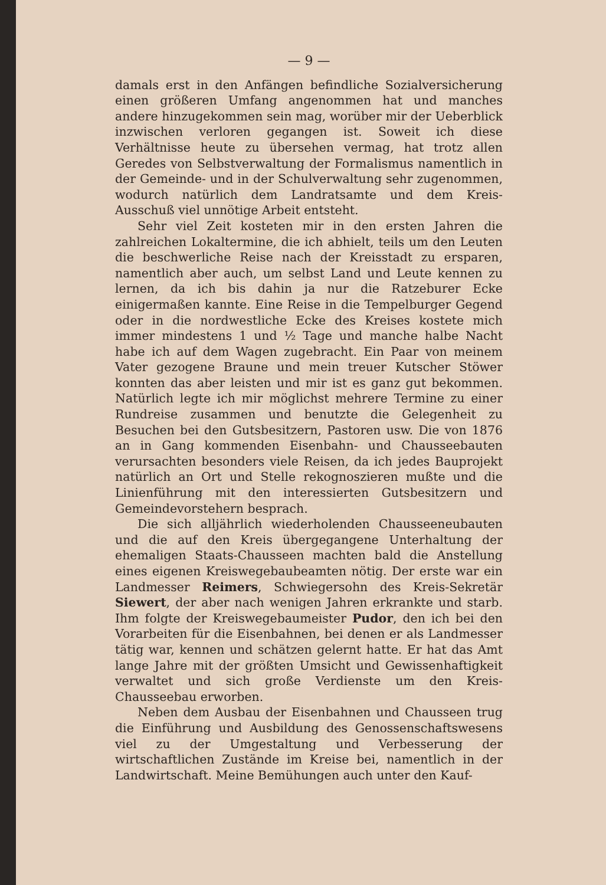— 9 —
damals erst in den Anfängen befindliche Sozialversicherung einen größeren Umfang angenommen hat und manches andere hinzugekommen sein mag, worüber mir der Ueberblick inzwischen verloren gegangen ist. Soweit ich diese Verhältnisse heute zu übersehen vermag, hat trotz allen Geredes von Selbstverwaltung der Formalismus namentlich in der Gemeinde- und in der Schulverwaltung sehr zugenommen, wodurch natürlich dem Landratsamte und dem Kreis-Ausschuß viel unnötige Arbeit entsteht.
Sehr viel Zeit kosteten mir in den ersten Jahren die zahlreichen Lokaltermine, die ich abhielt, teils um den Leuten die beschwerliche Reise nach der Kreisstadt zu ersparen, namentlich aber auch, um selbst Land und Leute kennen zu lernen, da ich bis dahin ja nur die Ratzeburer Ecke einigermaßen kannte. Eine Reise in die Tempelburger Gegend oder in die nordwestliche Ecke des Kreises kostete mich immer mindestens 1 und ½ Tage und manche halbe Nacht habe ich auf dem Wagen zugebracht. Ein Paar von meinem Vater gezogene Braune und mein treuer Kutscher Stöwer konnten das aber leisten und mir ist es ganz gut bekommen. Natürlich legte ich mir möglichst mehrere Termine zu einer Rundreise zusammen und benutzte die Gelegenheit zu Besuchen bei den Gutsbesitzern, Pastoren usw. Die von 1876 an in Gang kommenden Eisenbahn- und Chausseebauten verursachten besonders viele Reisen, da ich jedes Bauprojekt natürlich an Ort und Stelle rekognoszieren mußte und die Linienführung mit den interessierten Gutsbesitzern und Gemeindevorstehern besprach.
Die sich alljährlich wiederholenden Chausseeneubauten und die auf den Kreis übergegangene Unterhaltung der ehemaligen Staats-Chausseen machten bald die Anstellung eines eigenen Kreiswegebaubeamten nötig. Der erste war ein Landmesser Reimers, Schwiegersohn des Kreis-Sekretär Siewert, der aber nach wenigen Jahren erkrankte und starb. Ihm folgte der Kreiswegebaumeister Pudor, den ich bei den Vorarbeiten für die Eisenbahnen, bei denen er als Landmesser tätig war, kennen und schätzen gelernt hatte. Er hat das Amt lange Jahre mit der größten Umsicht und Gewissenhaftigkeit verwaltet und sich große Verdienste um den Kreis-Chausseebau erworben.
Neben dem Ausbau der Eisenbahnen und Chausseen trug die Einführung und Ausbildung des Genossenschaftswesens viel zu der Umgestaltung und Verbesserung der wirtschaftlichen Zustände im Kreise bei, namentlich in der Landwirtschaft. Meine Bemühungen auch unter den Kauf-